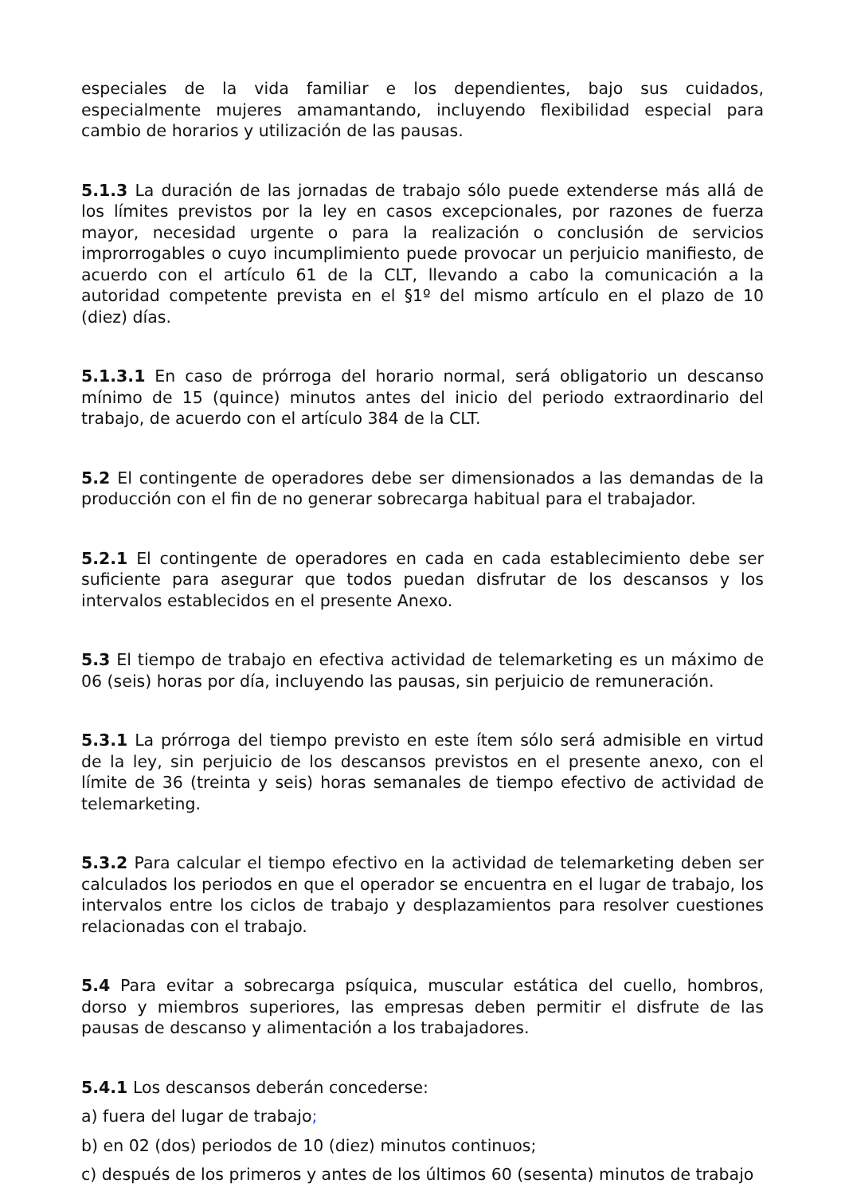especiales de la vida familiar e los dependientes, bajo sus cuidados, especialmente mujeres amamantando, incluyendo flexibilidad especial para cambio de horarios y utilización de las pausas.
5.1.3 La duración de las jornadas de trabajo sólo puede extenderse más allá de los límites previstos por la ley en casos excepcionales, por razones de fuerza mayor, necesidad urgente o para la realización o conclusión de servicios improrrogables o cuyo incumplimiento puede provocar un perjuicio manifiesto, de acuerdo con el artículo 61 de la CLT, llevando a cabo la comunicación a la autoridad competente prevista en el §1º del mismo artículo en el plazo de 10 (diez) días.
5.1.3.1 En caso de prórroga del horario normal, será obligatorio un descanso mínimo de 15 (quince) minutos antes del inicio del periodo extraordinario del trabajo, de acuerdo con el artículo 384 de la CLT.
5.2 El contingente de operadores debe ser dimensionados a las demandas de la producción con el fin de no generar sobrecarga habitual para el trabajador.
5.2.1 El contingente de operadores en cada en cada establecimiento debe ser suficiente para asegurar que todos puedan disfrutar de los descansos y los intervalos establecidos en el presente Anexo.
5.3 El tiempo de trabajo en efectiva actividad de telemarketing es un máximo de 06 (seis) horas por día, incluyendo las pausas, sin perjuicio de remuneración.
5.3.1 La prórroga del tiempo previsto en este ítem sólo será admisible en virtud de la ley, sin perjuicio de los descansos previstos en el presente anexo, con el límite de 36 (treinta y seis) horas semanales de tiempo efectivo de actividad de telemarketing.
5.3.2 Para calcular el tiempo efectivo en la actividad de telemarketing deben ser calculados los periodos en que el operador se encuentra en el lugar de trabajo, los intervalos entre los ciclos de trabajo y desplazamientos para resolver cuestiones relacionadas con el trabajo.
5.4 Para evitar a sobrecarga psíquica, muscular estática del cuello, hombros, dorso y miembros superiores, las empresas deben permitir el disfrute de las pausas de descanso y alimentación a los trabajadores.
5.4.1 Los descansos deberán concederse:
a) fuera del lugar de trabajo;
b) en 02 (dos) periodos de 10 (diez) minutos continuos;
c) después de los primeros y antes de los últimos 60 (sesenta) minutos de trabajo